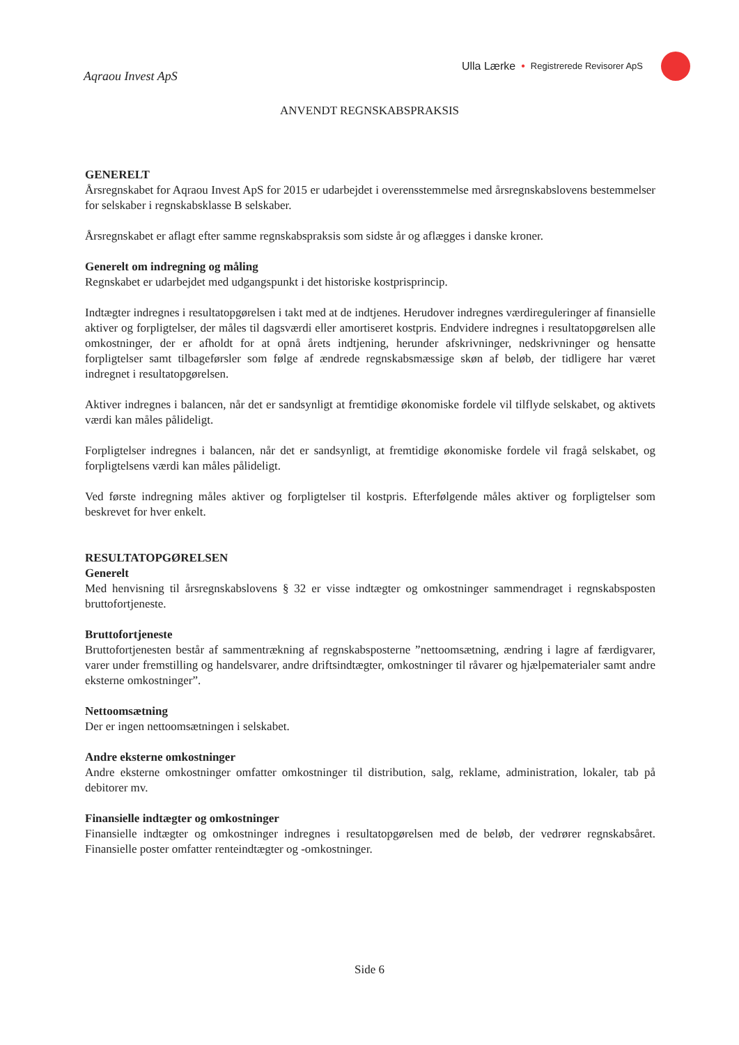Aqraou Invest ApS
Ulla Lærke • Registrerede Revisorer ApS
ANVENDT REGNSKABSPRAKSIS
GENERELT
Årsregnskabet for Aqraou Invest ApS for 2015 er udarbejdet i overensstemmelse med årsregnskabslovens bestemmelser for selskaber i regnskabsklasse B selskaber.
Årsregnskabet er aflagt efter samme regnskabspraksis som sidste år og aflægges i danske kroner.
Generelt om indregning og måling
Regnskabet er udarbejdet med udgangspunkt i det historiske kostprisprincip.
Indtægter indregnes i resultatopgørelsen i takt med at de indtjenes. Herudover indregnes værdireguleringer af finansielle aktiver og forpligtelser, der måles til dagsværdi eller amortiseret kostpris. Endvidere indregnes i resultatopgørelsen alle omkostninger, der er afholdt for at opnå årets indtjening, herunder afskrivninger, nedskrivninger og hensatte forpligtelser samt tilbageførsler som følge af ændrede regnskabsmæssige skøn af beløb, der tidligere har været indregnet i resultatopgørelsen.
Aktiver indregnes i balancen, når det er sandsynligt at fremtidige økonomiske fordele vil tilflyde selskabet, og aktivets værdi kan måles pålideligt.
Forpligtelser indregnes i balancen, når det er sandsynligt, at fremtidige økonomiske fordele vil fragå selskabet, og forpligtelsens værdi kan måles pålideligt.
Ved første indregning måles aktiver og forpligtelser til kostpris. Efterfølgende måles aktiver og forpligtelser som beskrevet for hver enkelt.
RESULTATOPGØRELSEN
Generelt
Med henvisning til årsregnskabslovens § 32 er visse indtægter og omkostninger sammendraget i regnskabsposten bruttofortjeneste.
Bruttofortjeneste
Bruttofortjenesten består af sammentrækning af regnskabsposterne ”nettoomsætning, ændring i lagre af færdigvarer, varer under fremstilling og handelsvarer, andre driftsindtægter, omkostninger til råvarer og hjælpematerialer samt andre eksterne omkostninger”.
Nettoomsætning
Der er ingen nettoomsætningen i selskabet.
Andre eksterne omkostninger
Andre eksterne omkostninger omfatter omkostninger til distribution, salg, reklame, administration, lokaler, tab på debitorer mv.
Finansielle indtægter og omkostninger
Finansielle indtægter og omkostninger indregnes i resultatopgørelsen med de beløb, der vedrører regnskabsåret. Finansielle poster omfatter renteindtægter og -omkostninger.
Side 6